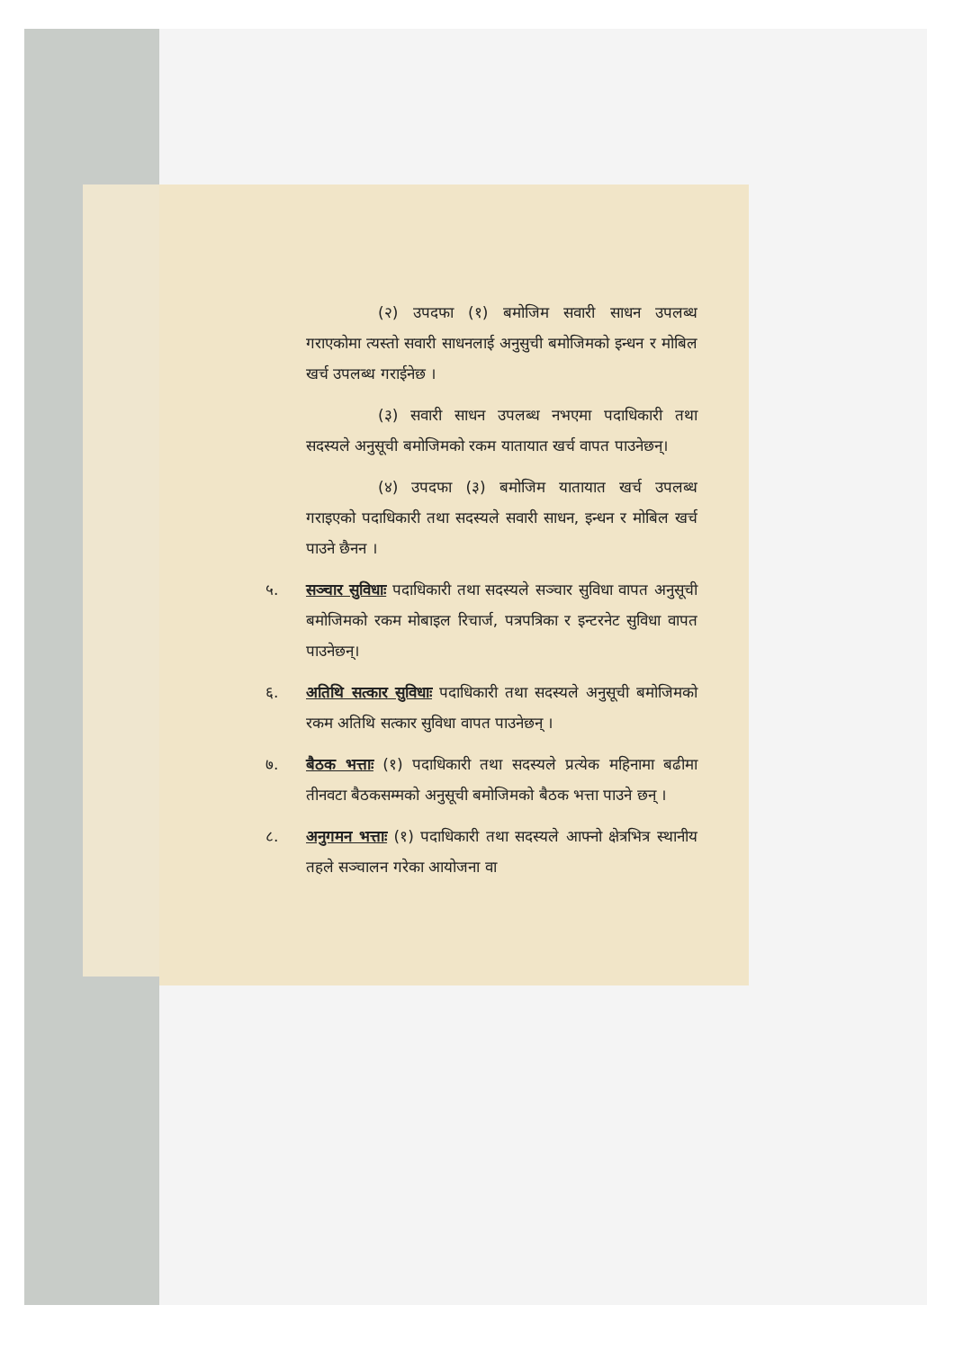(२) उपदफा (१) बमोजिम सवारी साधन उपलब्ध गराएकोमा त्यस्तो सवारी साधनलाई अनुसुची बमोजिमको इन्धन र मोबिल खर्च उपलब्ध गराईनेछ ।
(३) सवारी साधन उपलब्ध नभएमा पदाधिकारी तथा सदस्यले अनुसूची बमोजिमको रकम यातायात खर्च वापत पाउनेछन्।
(४) उपदफा (३) बमोजिम यातायात खर्च उपलब्ध गराइएको पदाधिकारी तथा सदस्यले सवारी साधन, इन्धन र मोबिल खर्च पाउने छैनन ।
५. सञ्चार सुविधाः पदाधिकारी तथा सदस्यले सञ्चार सुविधा वापत अनुसूची बमोजिमको रकम मोबाइल रिचार्ज, पत्रपत्रिका र इन्टरनेट सुविधा वापत पाउनेछन्।
६. अतिथि सत्कार सुविधाः पदाधिकारी तथा सदस्यले अनुसूची बमोजिमको रकम अतिथि सत्कार सुविधा वापत पाउनेछन् ।
७. बैठक भत्ताः (१) पदाधिकारी तथा सदस्यले प्रत्येक महिनामा बढीमा तीनवटा बैठकसम्मको अनुसूची बमोजिमको बैठक भत्ता पाउने छन् ।
८. अनुगमन भत्ताः (१) पदाधिकारी तथा सदस्यले आफ्नो क्षेत्रभित्र स्थानीय तहले सञ्चालन गरेका आयोजना वा